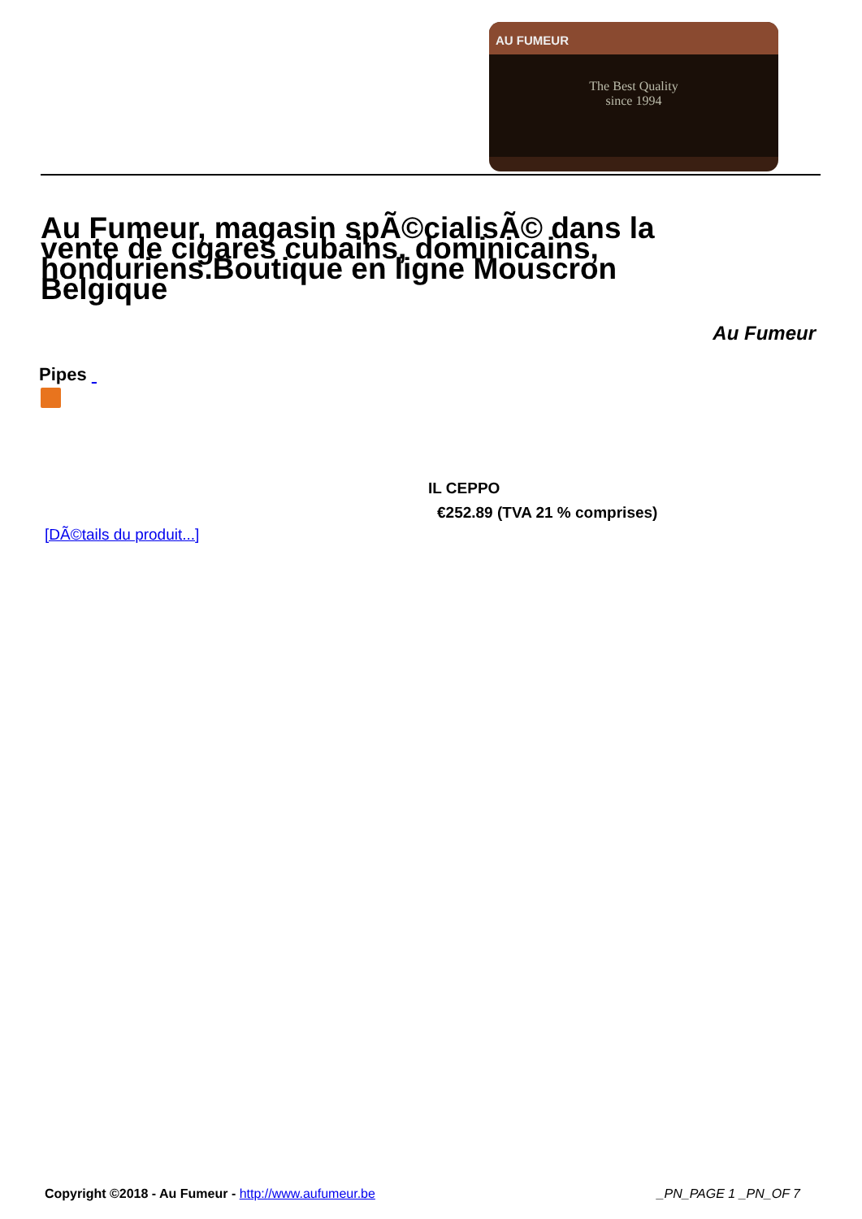AU FUMEUR
The Best Quality
since 1994
Au Fumeur, magasin spÃ©cialisÃ© dans la vente de cigares cubains, dominicains, honduriens.Boutique en ligne Mouscron Belgique
Au Fumeur
Pipes
IL CEPPO
€252.89 (TVA 21 % comprises)
[DÃ©tails du produit...]
Copyright ©2018 - Au Fumeur - http://www.aufumeur.be _PN_PAGE 1 _PN_OF 7